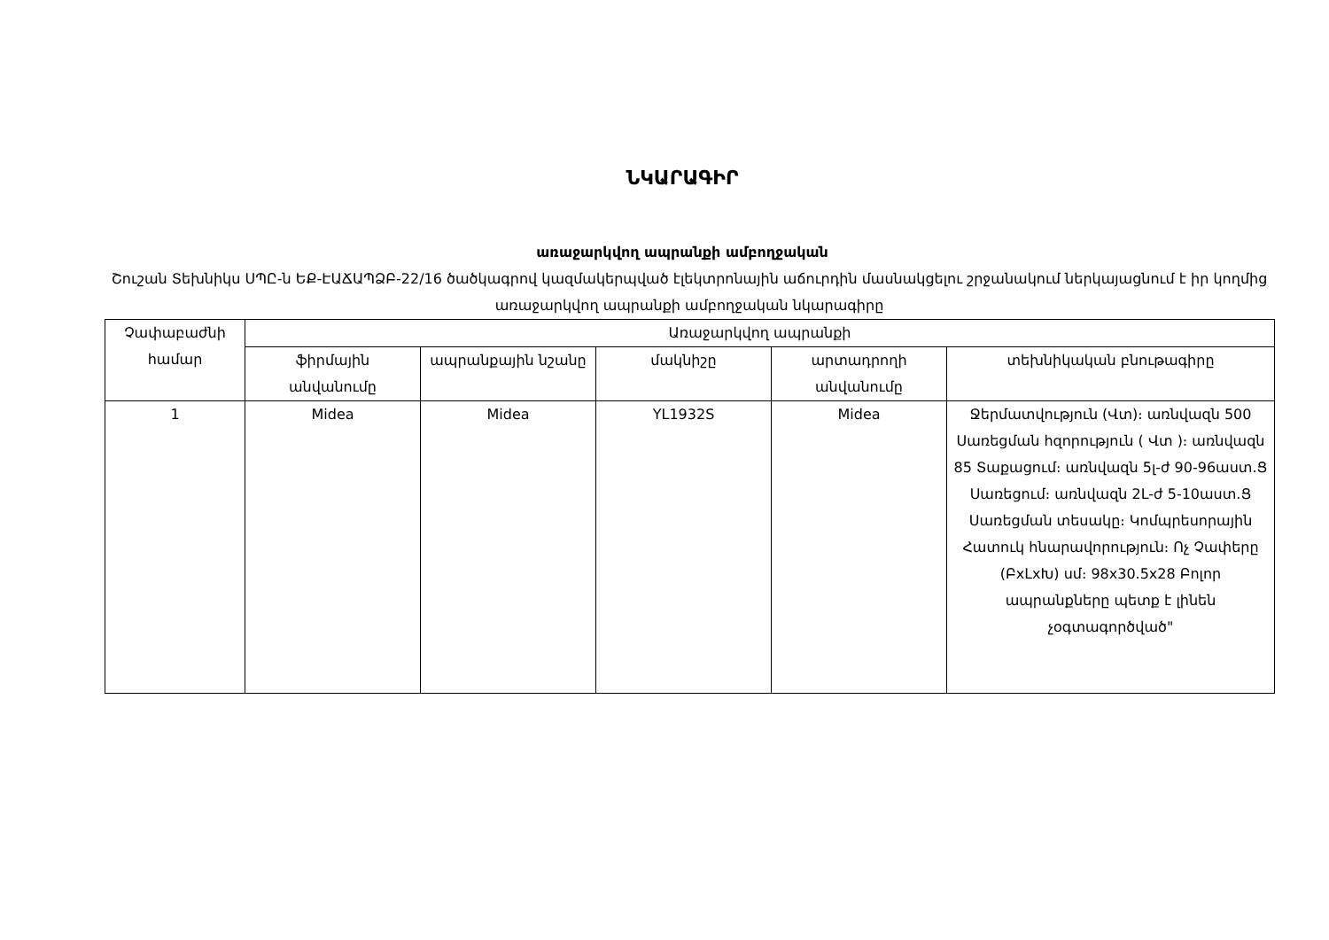ՆԿԱՐԱԳԻՐ
առաջարկվող ապրանքի ամբողջական
Շուշան Տեխնիկս ՍՊԸ-ն ԵՔ-ԷԱՃԱՊՁԲ-22/16 ծածկագրով կազմակերպված էլեկտրոնային աճուրդին մասնակցելու շրջանակում ներկայացնում է իր կողմից առաջարկվող ապրանքի ամբողջական նկարագիրը
| Չափաբաժնի համար | Առաջարկվող ապրանքի | | | | |
| --- | --- | --- | --- | --- | --- |
| | ֆիրմային անվանումը | ապրանքային նշանը | մակնիշը | արտադրողի անվանումը | տեխնիկական բնութագիրը |
| 1 | Midea | Midea | YL1932S | Midea | Ջերմատվություն (Վտ)։ առնվազն 500 Սառեցման հզորություն ( Վտ )։ առնվազն 85 Տաքացում։ առնվազն 5լ-ժ 90-96աստ.Ց Սառեցում։ առնվազն 2L-ժ 5-10աստ.Ց Սառեցման տեսակը։ Կոմպրեսորային Հատուկ հնարավորություն։ Ոչ Չափերը (ԲxLxԽ) սմ։ 98x30.5x28 Բոլոր ապրանքները պետք է լինեն չօգտագործված" |